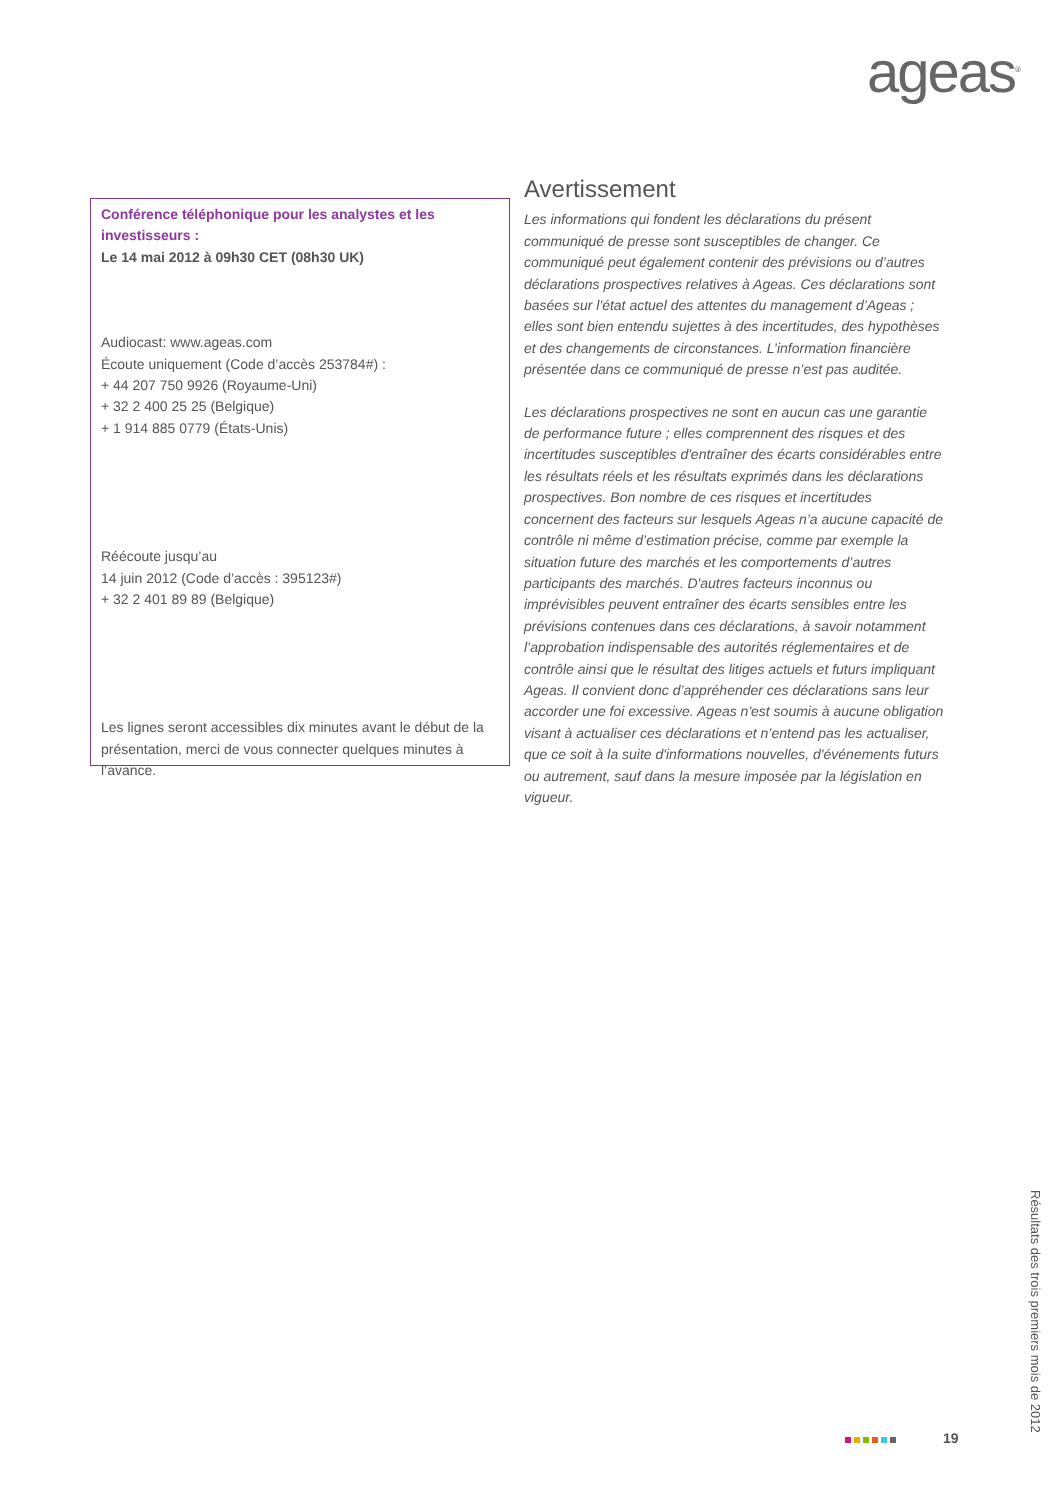ageas<sup>®</sup>
Conférence téléphonique pour les analystes et les investisseurs :
Le 14 mai 2012 à 09h30 CET (08h30 UK)
Audiocast: www.ageas.com
Écoute uniquement (Code d’accès 253784#) :
+ 44 207 750 9926 (Royaume-Uni)
+ 32 2 400 25 25 (Belgique)
+ 1 914 885 0779 (États-Unis)
Réécoute jusqu’au
14 juin 2012 (Code d’accès : 395123#)
+ 32 2 401 89 89 (Belgique)
Les lignes seront accessibles dix minutes avant le début de la présentation, merci de vous connecter quelques minutes à l’avance.
Avertissement
Les informations qui fondent les déclarations du présent communiqué de presse sont susceptibles de changer. Ce communiqué peut également contenir des prévisions ou d’autres déclarations prospectives relatives à Ageas. Ces déclarations sont basées sur l'état actuel des attentes du management d’Ageas ; elles sont bien entendu sujettes à des incertitudes, des hypothèses et des changements de circonstances. L’information financière présentée dans ce communiqué de presse n’est pas auditée.
Les déclarations prospectives ne sont en aucun cas une garantie de performance future ; elles comprennent des risques et des incertitudes susceptibles d'entraîner des écarts considérables entre les résultats réels et les résultats exprimés dans les déclarations prospectives. Bon nombre de ces risques et incertitudes concernent des facteurs sur lesquels Ageas n’a aucune capacité de contrôle ni même d’estimation précise, comme par exemple la situation future des marchés et les comportements d’autres participants des marchés. D'autres facteurs inconnus ou imprévisibles peuvent entraîner des écarts sensibles entre les prévisions contenues dans ces déclarations, à savoir notamment l’approbation indispensable des autorités réglementaires et de contrôle ainsi que le résultat des litiges actuels et futurs impliquant Ageas. Il convient donc d’appréhender ces déclarations sans leur accorder une foi excessive. Ageas n'est soumis à aucune obligation visant à actualiser ces déclarations et n’entend pas les actualiser, que ce soit à la suite d'informations nouvelles, d'événements futurs ou autrement, sauf dans la mesure imposée par la législation en vigueur.
19
Résultats des trois premiers mois de 2012